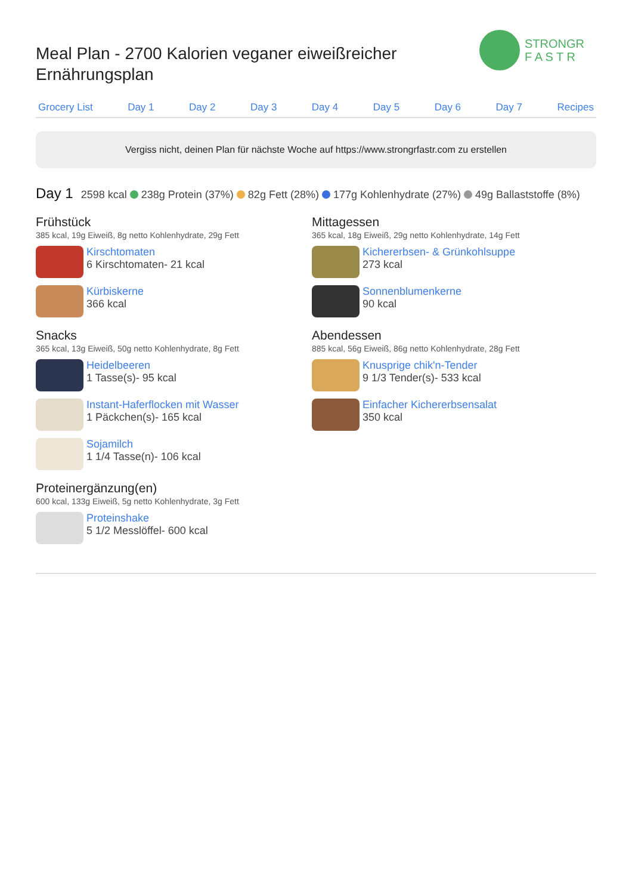Meal Plan - 2700 Kalorien veganer eiweißreicher Ernährungsplan
STRONGR
F A S T R
Grocery List Day 1 Day 2 Day 3 Day 4 Day 5 Day 6 Day 7 Recipes
Vergiss nicht, deinen Plan für nächste Woche auf https://www.strongrfastr.com zu erstellen
Day 1 2598 kcal 238g Protein (37%) 82g Fett (28%) 177g Kohlenhydrate (27%) 49g Ballaststoffe (8%)
Frühstück
385 kcal, 19g Eiweiß, 8g netto Kohlenhydrate, 29g Fett
Kirschtomaten
6 Kirschtomaten- 21 kcal
Kürbiskerne
366 kcal
Snacks
365 kcal, 13g Eiweiß, 50g netto Kohlenhydrate, 8g Fett
Heidelbeeren
1 Tasse(s)- 95 kcal
Instant-Haferflocken mit Wasser
1 Päckchen(s)- 165 kcal
Sojamilch
1 1/4 Tasse(n)- 106 kcal
Proteinergänzung(en)
600 kcal, 133g Eiweiß, 5g netto Kohlenhydrate, 3g Fett
Proteinshake
5 1/2 Messlöffel- 600 kcal
Mittagessen
365 kcal, 18g Eiweiß, 29g netto Kohlenhydrate, 14g Fett
Kichererbsen- & Grünkohlsuppe
273 kcal
Sonnenblumenkerne
90 kcal
Abendessen
885 kcal, 56g Eiweiß, 86g netto Kohlenhydrate, 28g Fett
Knusprige chik'n-Tender
9 1/3 Tender(s)- 533 kcal
Einfacher Kichererbsensalat
350 kcal